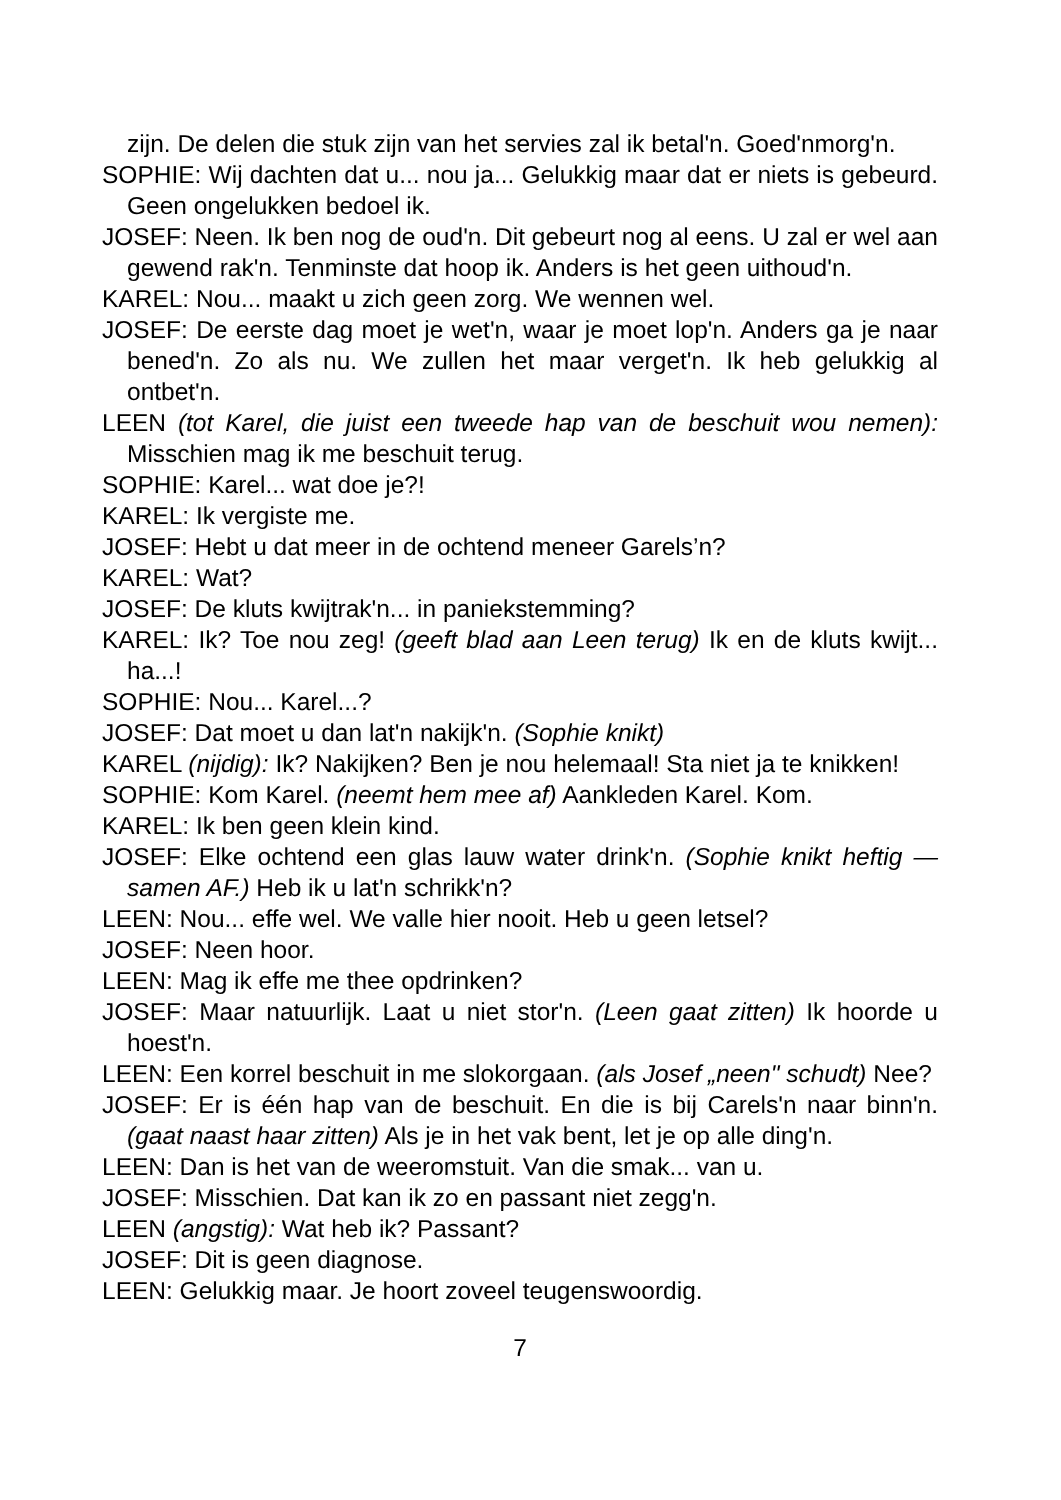zijn. De delen die stuk zijn van het servies zal ik betal'n. Goed'nmorg'n.
SOPHIE: Wij dachten dat u... nou ja... Gelukkig maar dat er niets is gebeurd. Geen ongelukken bedoel ik.
JOSEF: Neen. Ik ben nog de oud'n. Dit gebeurt nog al eens. U zal er wel aan gewend rak'n. Tenminste dat hoop ik. Anders is het geen uithoud'n.
KAREL: Nou... maakt u zich geen zorg. We wennen wel.
JOSEF: De eerste dag moet je wet'n, waar je moet lop'n. Anders ga je naar bened'n. Zo als nu. We zullen het maar verget'n. Ik heb gelukkig al ontbet'n.
LEEN (tot Karel, die juist een tweede hap van de beschuit wou nemen): Misschien mag ik me beschuit terug.
SOPHIE: Karel... wat doe je?!
KAREL: Ik vergiste me.
JOSEF: Hebt u dat meer in de ochtend meneer Garels’n?
KAREL: Wat?
JOSEF: De kluts kwijtrak'n... in paniekstemming?
KAREL: Ik? Toe nou zeg! (geeft blad aan Leen terug) Ik en de kluts kwijt... ha...!
SOPHIE: Nou... Karel...?
JOSEF: Dat moet u dan lat'n nakijk'n. (Sophie knikt)
KAREL (nijdig): Ik? Nakijken? Ben je nou helemaal! Sta niet ja te knikken!
SOPHIE: Kom Karel. (neemt hem mee af) Aankleden Karel. Kom.
KAREL: Ik ben geen klein kind.
JOSEF: Elke ochtend een glas lauw water drink'n. (Sophie knikt heftig — samen AF.) Heb ik u lat'n schrikk'n?
LEEN: Nou... effe wel. We valle hier nooit. Heb u geen letsel?
JOSEF: Neen hoor.
LEEN: Mag ik effe me thee opdrinken?
JOSEF: Maar natuurlijk. Laat u niet stor'n. (Leen gaat zitten) Ik hoorde u hoest'n.
LEEN: Een korrel beschuit in me slokorgaan. (als Josef „neen" schudt) Nee?
JOSEF: Er is één hap van de beschuit. En die is bij Carels'n naar binn'n. (gaat naast haar zitten) Als je in het vak bent, let je op alle ding'n.
LEEN: Dan is het van de weeromstuit. Van die smak... van u.
JOSEF: Misschien. Dat kan ik zo en passant niet zegg'n.
LEEN (angstig): Wat heb ik? Passant?
JOSEF: Dit is geen diagnose.
LEEN: Gelukkig maar. Je hoort zoveel teugenswoordig.
7